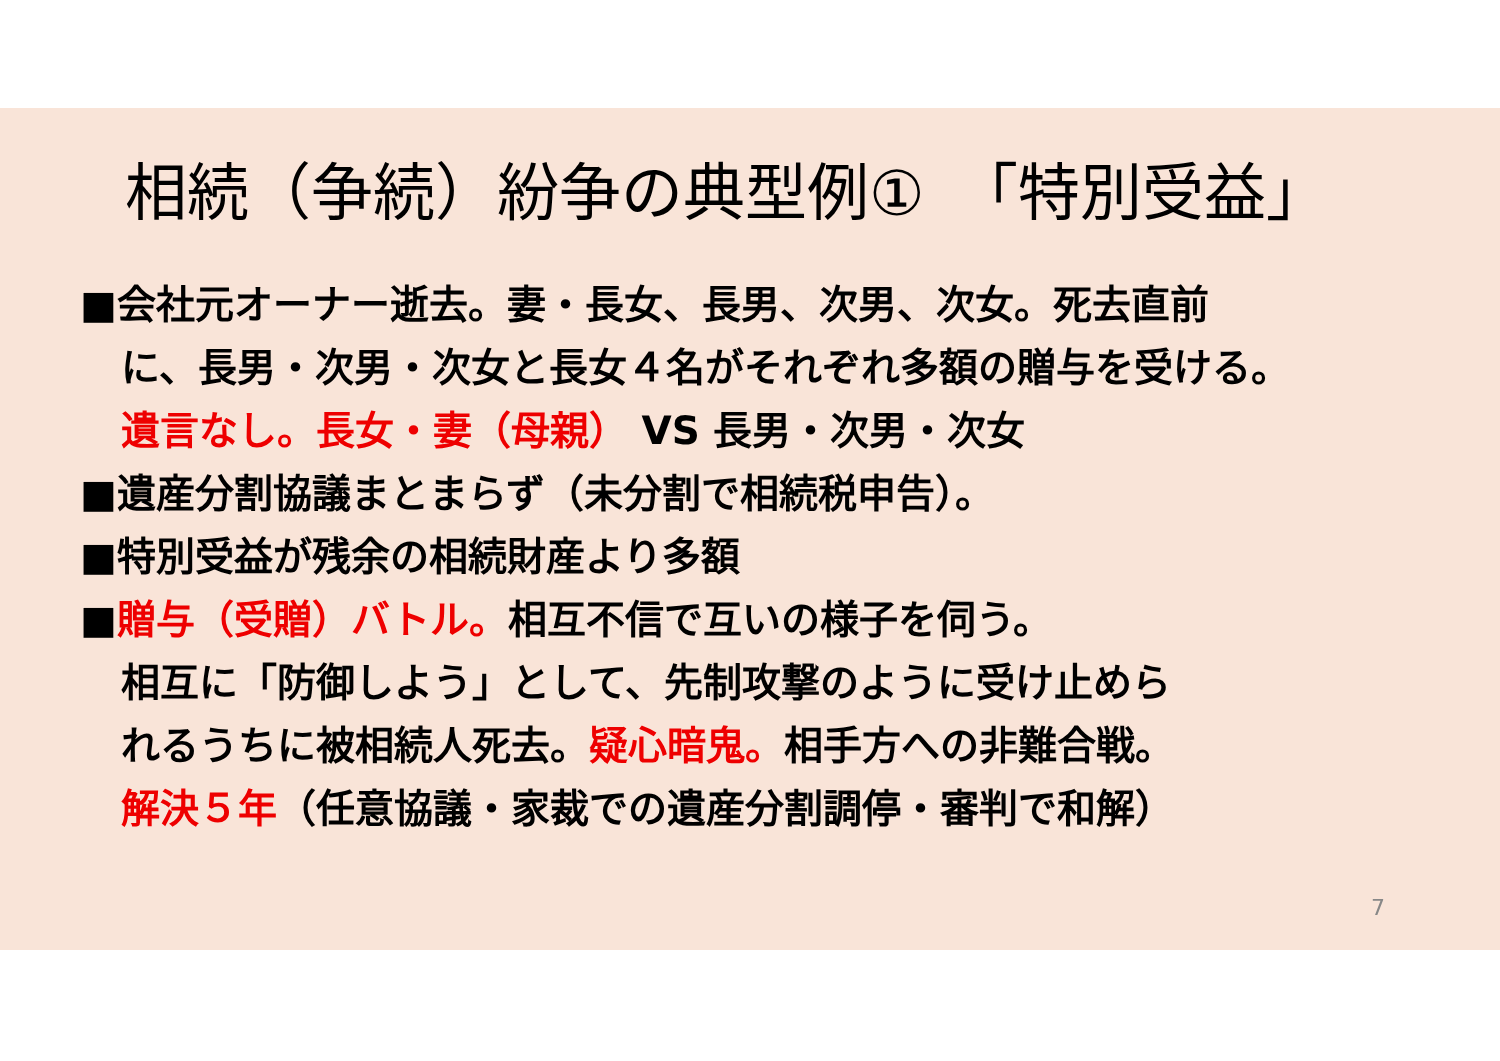相続（争続）紛争の典型例①　「特別受益」
■会社元オーナー逝去。妻・長女、長男、次男、次女。死去直前
に、長男・次男・次女と長女４名がそれぞれ多額の贈与を受ける。
遺言なし。長女・妻（母親） VS 長男・次男・次女
■遺産分割協議まとまらず（未分割で相続税申告）。
■特別受益が残余の相続財産より多額
■贈与（受贈）バトル。相互不信で互いの様子を伺う。
相互に「防御しよう」として、先制攻撃のように受け止めら
れるうちに被相続人死去。疑心暗鬼。相手方への非難合戦。
解決５年（任意協議・家裁での遺産分割調停・審判で和解）
7